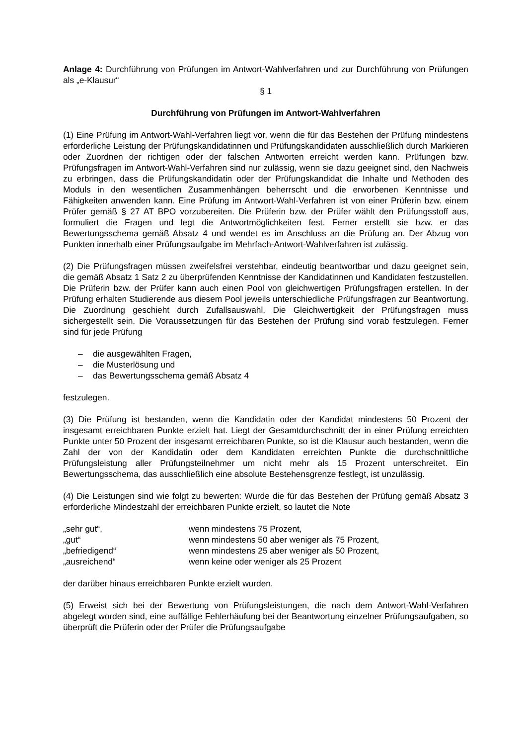Anlage 4: Durchführung von Prüfungen im Antwort-Wahlverfahren und zur Durchführung von Prüfungen als „e-Klausur“
§ 1
Durchführung von Prüfungen im Antwort-Wahlverfahren
(1) Eine Prüfung im Antwort-Wahl-Verfahren liegt vor, wenn die für das Bestehen der Prüfung mindestens erforderliche Leistung der Prüfungskandidatinnen und Prüfungskandidaten ausschließlich durch Markieren oder Zuordnen der richtigen oder der falschen Antworten erreicht werden kann. Prüfungen bzw. Prüfungsfragen im Antwort-Wahl-Verfahren sind nur zulässig, wenn sie dazu geeignet sind, den Nachweis zu erbringen, dass die Prüfungskandidatin oder der Prüfungskandidat die Inhalte und Methoden des Moduls in den wesentlichen Zusammenhängen beherrscht und die erworbenen Kenntnisse und Fähigkeiten anwenden kann. Eine Prüfung im Antwort-Wahl-Verfahren ist von einer Prüferin bzw. einem Prüfer gemäß § 27 AT BPO vorzubereiten. Die Prüferin bzw. der Prüfer wählt den Prüfungsstoff aus, formuliert die Fragen und legt die Antwortmöglichkeiten fest. Ferner erstellt sie bzw. er das Bewertungsschema gemäß Absatz 4 und wendet es im Anschluss an die Prüfung an. Der Abzug von Punkten innerhalb einer Prüfungsaufgabe im Mehrfach-Antwort-Wahlverfahren ist zulässig.
(2) Die Prüfungsfragen müssen zweifelsfrei verstehbar, eindeutig beantwortbar und dazu geeignet sein, die gemäß Absatz 1 Satz 2 zu überprüfenden Kenntnisse der Kandidatinnen und Kandidaten festzustellen. Die Prüferin bzw. der Prüfer kann auch einen Pool von gleichwertigen Prüfungsfragen erstellen. In der Prüfung erhalten Studierende aus diesem Pool jeweils unterschiedliche Prüfungsfragen zur Beantwortung. Die Zuordnung geschieht durch Zufallsauswahl. Die Gleichwertigkeit der Prüfungsfragen muss sichergestellt sein. Die Voraussetzungen für das Bestehen der Prüfung sind vorab festzulegen. Ferner sind für jede Prüfung
– die ausgewählten Fragen,
– die Musterlösung und
– das Bewertungsschema gemäß Absatz 4
festzulegen.
(3) Die Prüfung ist bestanden, wenn die Kandidatin oder der Kandidat mindestens 50 Prozent der insgesamt erreichbaren Punkte erzielt hat. Liegt der Gesamtdurchschnitt der in einer Prüfung erreichten Punkte unter 50 Prozent der insgesamt erreichbaren Punkte, so ist die Klausur auch bestanden, wenn die Zahl der von der Kandidatin oder dem Kandidaten erreichten Punkte die durchschnittliche Prüfungsleistung aller Prüfungsteilnehmer um nicht mehr als 15 Prozent unterschreitet. Ein Bewertungsschema, das ausschließlich eine absolute Bestehensgrenze festlegt, ist unzulässig.
(4) Die Leistungen sind wie folgt zu bewerten: Wurde die für das Bestehen der Prüfung gemäß Absatz 3 erforderliche Mindestzahl der erreichbaren Punkte erzielt, so lautet die Note
| „sehr gut“, | wenn mindestens 75 Prozent, |
| „gut“ | wenn mindestens 50 aber weniger als 75 Prozent, |
| „befriedigend“ | wenn mindestens 25 aber weniger als 50 Prozent, |
| „ausreichend“ | wenn keine oder weniger als 25 Prozent |
der darüber hinaus erreichbaren Punkte erzielt wurden.
(5) Erweist sich bei der Bewertung von Prüfungsleistungen, die nach dem Antwort-Wahl-Verfahren abgelegt worden sind, eine auffällige Fehlerhäufung bei der Beantwortung einzelner Prüfungsaufgaben, so überprüft die Prüferin oder der Prüfer die Prüfungsaufgabe